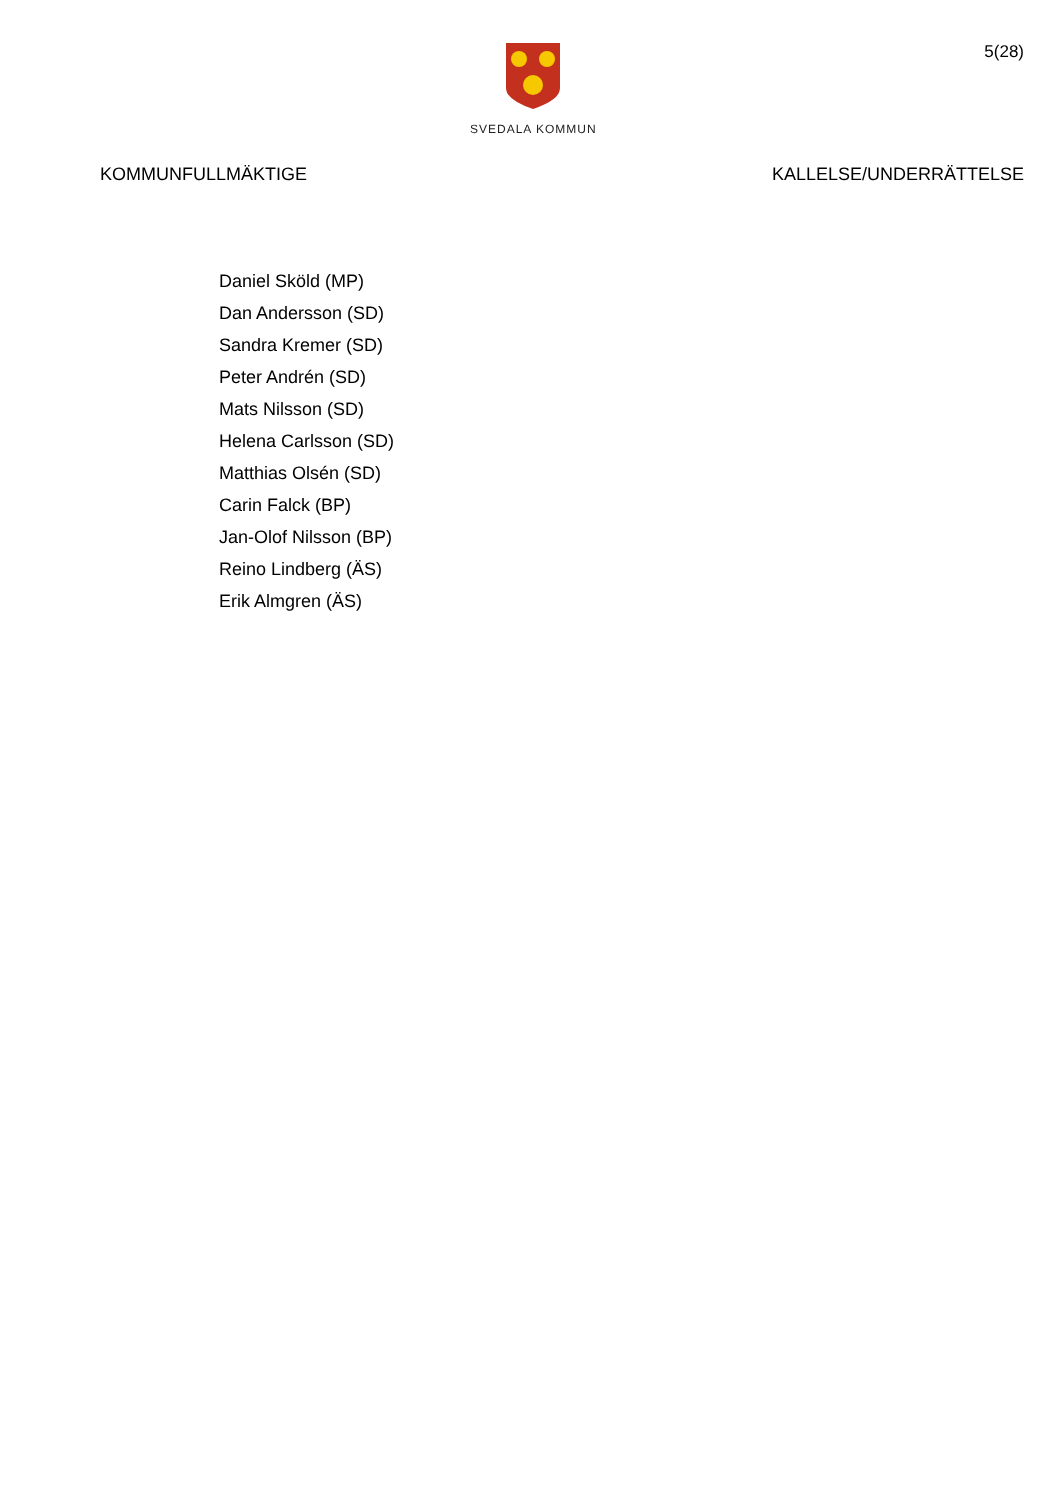SVEDALA KOMMUN
5(28)
KOMMUNFULLMÄKTIGE KALLELSE/UNDERRÄTTELSE
Daniel Sköld (MP)
Dan Andersson (SD)
Sandra Kremer (SD)
Peter Andrén (SD)
Mats Nilsson (SD)
Helena Carlsson (SD)
Matthias Olsén (SD)
Carin Falck (BP)
Jan-Olof Nilsson (BP)
Reino Lindberg (ÄS)
Erik Almgren (ÄS)